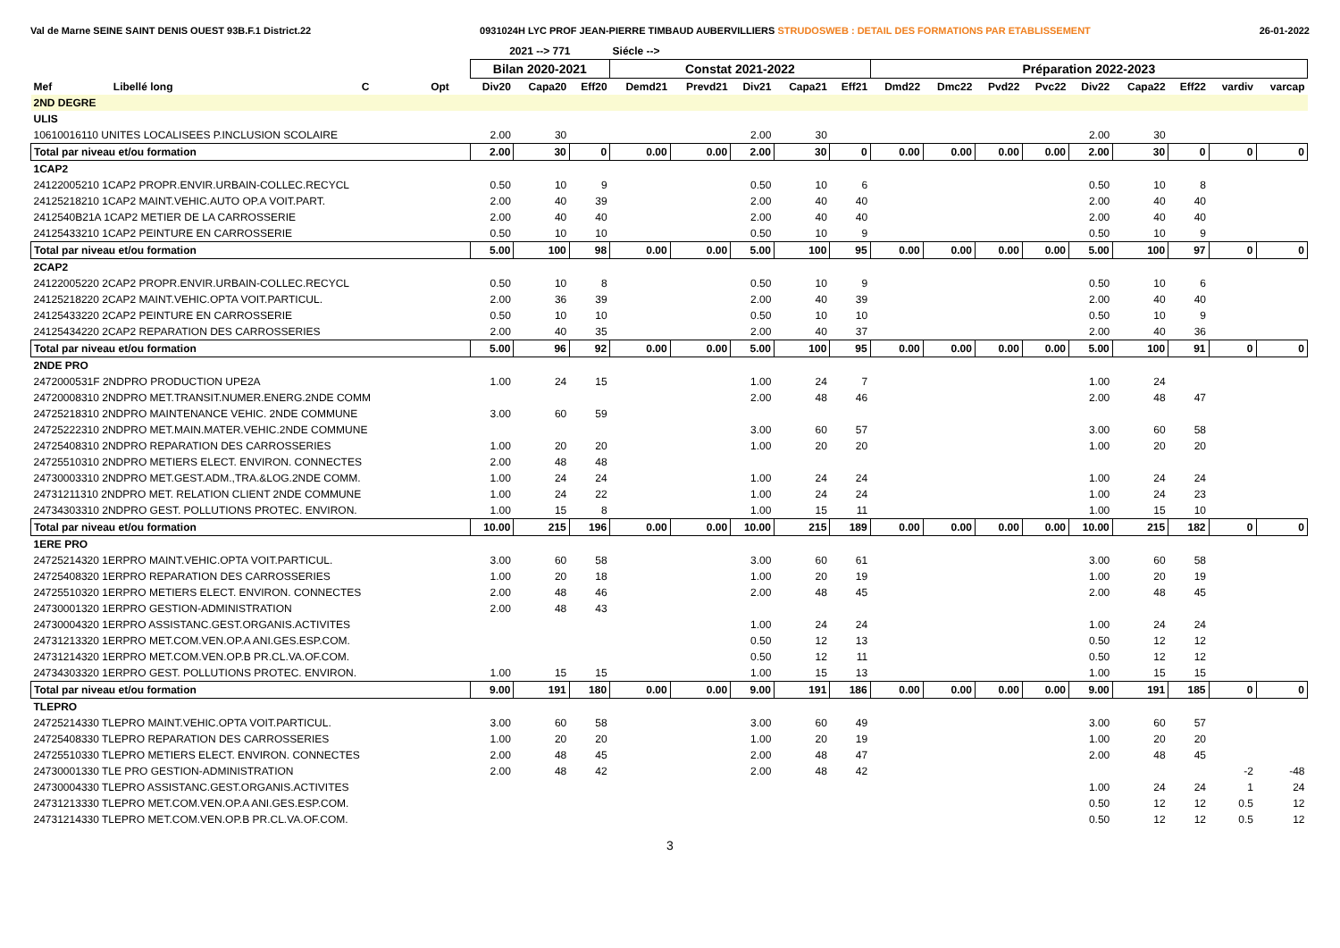Val de Marne SEINE SAINT DENIS OUEST 93B.F.1 District.22 0931024H LYC PROF JEAN-PIERRE TIMBAUD AUBERVILLIERS STRUDOSWEB : DETAIL DES FORMATIONS PAR ETABLISSEMENT 26-01-2022
| | | | | | 2021 --> 771 | | | Siécle --> | | | | | | | | | | | | | |
| --- | --- | --- | --- | --- | --- | --- | --- | --- | --- | --- | --- | --- | --- | --- | --- | --- | --- | --- | --- | --- | --- |
| | | | | | Bilan 2020-2021 | | | Constat 2021-2022 | | | | | Préparation 2022-2023 | | | | | | | | |
| Mef | Libellé long | C | Opt | | Div20 | Capa20 | Eff20 | Demd21 | Prevd21 | Div21 | Capa21 | Eff21 | Dmd22 | Dmc22 | Pvd22 | Pvc22 | Div22 | Capa22 | Eff22 | vardiv | varcap |
| 2ND DEGRE | | | | | | | | | | | | | | | | | | | | | |
| ULIS | | | | | | | | | | | | | | | | | | | | | |
| 10610016110 UNITES LOCALISEES P.INCLUSION SCOLAIRE | | | | | 2.00 | 30 | | | | 2.00 | 30 | | | | | | 2.00 | 30 | | | |
| Total par niveau et/ou formation | | | | | 2.00 | 30 | 0 | 0.00 | 0.00 | 2.00 | 30 | 0 | 0.00 | 0.00 | 0.00 | 0.00 | 2.00 | 30 | 0 | 0 | 0 |
| 1CAP2 | | | | | | | | | | | | | | | | | | | | | |
| 24122005210 1CAP2 PROPR.ENVIR.URBAIN-COLLEC.RECYCL | | | | | 0.50 | 10 | 9 | | | 0.50 | 10 | 6 | | | | | 0.50 | 10 | 8 | | |
| 24125218210 1CAP2 MAINT.VEHIC.AUTO OP.A VOIT.PART. | | | | | 2.00 | 40 | 39 | | | 2.00 | 40 | 40 | | | | | 2.00 | 40 | 40 | | |
| 2412540B21A 1CAP2 METIER DE LA CARROSSERIE | | | | | 2.00 | 40 | 40 | | | 2.00 | 40 | 40 | | | | | 2.00 | 40 | 40 | | |
| 24125433210 1CAP2 PEINTURE EN CARROSSERIE | | | | | 0.50 | 10 | 10 | | | 0.50 | 10 | 9 | | | | | 0.50 | 10 | 9 | | |
| Total par niveau et/ou formation | | | | | 5.00 | 100 | 98 | 0.00 | 0.00 | 5.00 | 100 | 95 | 0.00 | 0.00 | 0.00 | 0.00 | 5.00 | 100 | 97 | 0 | 0 |
| 2CAP2 | | | | | | | | | | | | | | | | | | | | | |
| 24122005220 2CAP2 PROPR.ENVIR.URBAIN-COLLEC.RECYCL | | | | | 0.50 | 10 | 8 | | | 0.50 | 10 | 9 | | | | | 0.50 | 10 | 6 | | |
| 24125218220 2CAP2 MAINT.VEHIC.OPTA VOIT.PARTICUL. | | | | | 2.00 | 36 | 39 | | | 2.00 | 40 | 39 | | | | | 2.00 | 40 | 40 | | |
| 24125433220 2CAP2 PEINTURE EN CARROSSERIE | | | | | 0.50 | 10 | 10 | | | 0.50 | 10 | 10 | | | | | 0.50 | 10 | 9 | | |
| 24125434220 2CAP2 REPARATION DES CARROSSERIES | | | | | 2.00 | 40 | 35 | | | 2.00 | 40 | 37 | | | | | 2.00 | 40 | 36 | | |
| Total par niveau et/ou formation | | | | | 5.00 | 96 | 92 | 0.00 | 0.00 | 5.00 | 100 | 95 | 0.00 | 0.00 | 0.00 | 0.00 | 5.00 | 100 | 91 | 0 | 0 |
| 2NDE PRO | | | | | | | | | | | | | | | | | | | | | |
| 2472000531F 2NDPRO PRODUCTION UPE2A | | | | | 1.00 | 24 | 15 | | | 1.00 | 24 | 7 | | | | | 1.00 | 24 | | | |
| 24720008310 2NDPRO MET.TRANSIT.NUMER.ENERG.2NDE COMM | | | | | | | | | | 2.00 | 48 | 46 | | | | | 2.00 | 48 | 47 | | |
| 24725218310 2NDPRO MAINTENANCE VEHIC. 2NDE COMMUNE | | | | | 3.00 | 60 | 59 | | | | | | | | | | | | | | |
| 24725222310 2NDPRO MET.MAIN.MATER.VEHIC.2NDE COMMUNE | | | | | | | | | | 3.00 | 60 | 57 | | | | | 3.00 | 60 | 58 | | |
| 24725408310 2NDPRO REPARATION DES CARROSSERIES | | | | | 1.00 | 20 | 20 | | | 1.00 | 20 | 20 | | | | | 1.00 | 20 | 20 | | |
| 24725510310 2NDPRO METIERS ELECT. ENVIRON. CONNECTES | | | | | 2.00 | 48 | 48 | | | | | | | | | | | | | | |
| 24730003310 2NDPRO MET.GEST.ADM.,TRA.&LOG.2NDE COMM. | | | | | 1.00 | 24 | 24 | | | 1.00 | 24 | 24 | | | | | 1.00 | 24 | 24 | | |
| 24731211310 2NDPRO MET. RELATION CLIENT 2NDE COMMUNE | | | | | 1.00 | 24 | 22 | | | 1.00 | 24 | 24 | | | | | 1.00 | 24 | 23 | | |
| 24734303310 2NDPRO GEST. POLLUTIONS PROTEC. ENVIRON. | | | | | 1.00 | 15 | 8 | | | 1.00 | 15 | 11 | | | | | 1.00 | 15 | 10 | | |
| Total par niveau et/ou formation | | | | | 10.00 | 215 | 196 | 0.00 | 0.00 | 10.00 | 215 | 189 | 0.00 | 0.00 | 0.00 | 0.00 | 10.00 | 215 | 182 | 0 | 0 |
| 1ERE PRO | | | | | | | | | | | | | | | | | | | | | |
| 24725214320 1ERPRO MAINT.VEHIC.OPTA VOIT.PARTICUL. | | | | | 3.00 | 60 | 58 | | | 3.00 | 60 | 61 | | | | | 3.00 | 60 | 58 | | |
| 24725408320 1ERPRO REPARATION DES CARROSSERIES | | | | | 1.00 | 20 | 18 | | | 1.00 | 20 | 19 | | | | | 1.00 | 20 | 19 | | |
| 24725510320 1ERPRO METIERS ELECT. ENVIRON. CONNECTES | | | | | 2.00 | 48 | 46 | | | 2.00 | 48 | 45 | | | | | 2.00 | 48 | 45 | | |
| 24730001320 1ERPRO GESTION-ADMINISTRATION | | | | | 2.00 | 48 | 43 | | | | | | | | | | | | | | |
| 24730004320 1ERPRO ASSISTANC.GEST.ORGANIS.ACTIVITES | | | | | | | | | | 1.00 | 24 | 24 | | | | | 1.00 | 24 | 24 | | |
| 24731213320 1ERPRO MET.COM.VEN.OP.A ANI.GES.ESP.COM. | | | | | | | | | | 0.50 | 12 | 13 | | | | | 0.50 | 12 | 12 | | |
| 24731214320 1ERPRO MET.COM.VEN.OP.B PR.CL.VA.OF.COM. | | | | | | | | | | 0.50 | 12 | 11 | | | | | 0.50 | 12 | 12 | | |
| 24734303320 1ERPRO GEST. POLLUTIONS PROTEC. ENVIRON. | | | | | 1.00 | 15 | 15 | | | 1.00 | 15 | 13 | | | | | 1.00 | 15 | 15 | | |
| Total par niveau et/ou formation | | | | | 9.00 | 191 | 180 | 0.00 | 0.00 | 9.00 | 191 | 186 | 0.00 | 0.00 | 0.00 | 0.00 | 9.00 | 191 | 185 | 0 | 0 |
| TLEPRO | | | | | | | | | | | | | | | | | | | | | |
| 24725214330 TLEPRO MAINT.VEHIC.OPTA VOIT.PARTICUL. | | | | | 3.00 | 60 | 58 | | | 3.00 | 60 | 49 | | | | | 3.00 | 60 | 57 | | |
| 24725408330 TLEPRO REPARATION DES CARROSSERIES | | | | | 1.00 | 20 | 20 | | | 1.00 | 20 | 19 | | | | | 1.00 | 20 | 20 | | |
| 24725510330 TLEPRO METIERS ELECT. ENVIRON. CONNECTES | | | | | 2.00 | 48 | 45 | | | 2.00 | 48 | 47 | | | | | 2.00 | 48 | 45 | | |
| 24730001330 TLE PRO GESTION-ADMINISTRATION | | | | | 2.00 | 48 | 42 | | | 2.00 | 48 | 42 | | | | | | | | -2 | -48 |
| 24730004330 TLEPRO ASSISTANC.GEST.ORGANIS.ACTIVITES | | | | | | | | | | | | | | | | | 1.00 | 24 | 24 | 1 | 24 |
| 24731213330 TLEPRO MET.COM.VEN.OP.A ANI.GES.ESP.COM. | | | | | | | | | | | | | | | | | 0.50 | 12 | 12 | 0.5 | 12 |
| 24731214330 TLEPRO MET.COM.VEN.OP.B PR.CL.VA.OF.COM. | | | | | | | | | | | | | | | | | 0.50 | 12 | 12 | 0.5 | 12 |
3